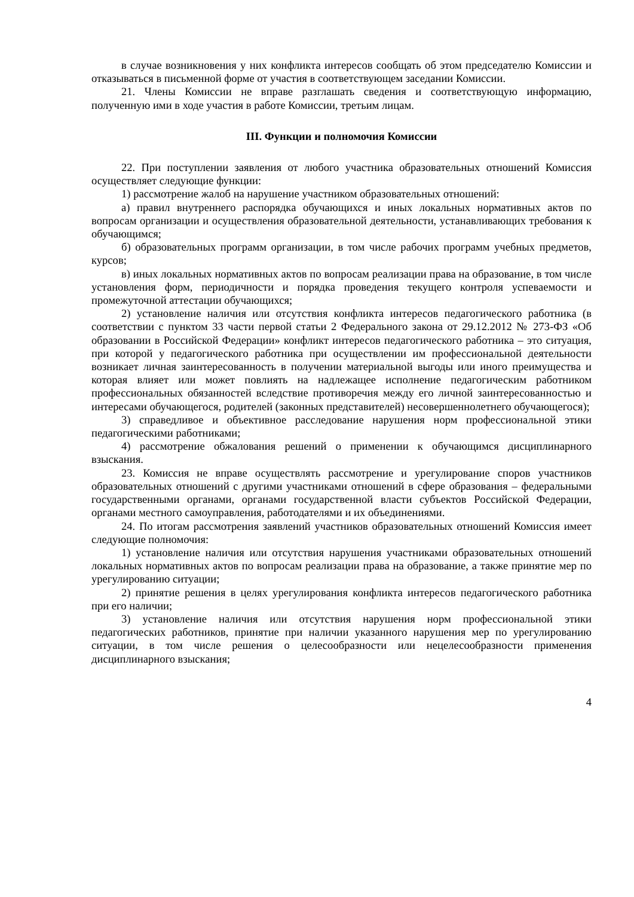в случае возникновения у них конфликта интересов сообщать об этом председателю Комиссии и отказываться в письменной форме от участия в соответствующем заседании Комиссии.
21. Члены Комиссии не вправе разглашать сведения и соответствующую информацию, полученную ими в ходе участия в работе Комиссии, третьим лицам.
III. Функции и полномочия Комиссии
22. При поступлении заявления от любого участника образовательных отношений Комиссия осуществляет следующие функции:
1) рассмотрение жалоб на нарушение участником образовательных отношений:
а) правил внутреннего распорядка обучающихся и иных локальных нормативных актов по вопросам организации и осуществления образовательной деятельности, устанавливающих требования к обучающимся;
б) образовательных программ организации, в том числе рабочих программ учебных предметов, курсов;
в) иных локальных нормативных актов по вопросам реализации права на образование, в том числе установления форм, периодичности и порядка проведения текущего контроля успеваемости и промежуточной аттестации обучающихся;
2) установление наличия или отсутствия конфликта интересов педагогического работника (в соответствии с пунктом 33 части первой статьи 2 Федерального закона от 29.12.2012 № 273-ФЗ «Об образовании в Российской Федерации» конфликт интересов педагогического работника – это ситуация, при которой у педагогического работника при осуществлении им профессиональной деятельности возникает личная заинтересованность в получении материальной выгоды или иного преимущества и которая влияет или может повлиять на надлежащее исполнение педагогическим работником профессиональных обязанностей вследствие противоречия между его личной заинтересованностью и интересами обучающегося, родителей (законных представителей) несовершеннолетнего обучающегося);
3) справедливое и объективное расследование нарушения норм профессиональной этики педагогическими работниками;
4) рассмотрение обжалования решений о применении к обучающимся дисциплинарного взыскания.
23. Комиссия не вправе осуществлять рассмотрение и урегулирование споров участников образовательных отношений с другими участниками отношений в сфере образования – федеральными государственными органами, органами государственной власти субъектов Российской Федерации, органами местного самоуправления, работодателями и их объединениями.
24. По итогам рассмотрения заявлений участников образовательных отношений Комиссия имеет следующие полномочия:
1) установление наличия или отсутствия нарушения участниками образовательных отношений локальных нормативных актов по вопросам реализации права на образование, а также принятие мер по урегулированию ситуации;
2) принятие решения в целях урегулирования конфликта интересов педагогического работника при его наличии;
3) установление наличия или отсутствия нарушения норм профессиональной этики педагогических работников, принятие при наличии указанного нарушения мер по урегулированию ситуации, в том числе решения о целесообразности или нецелесообразности применения дисциплинарного взыскания;
4